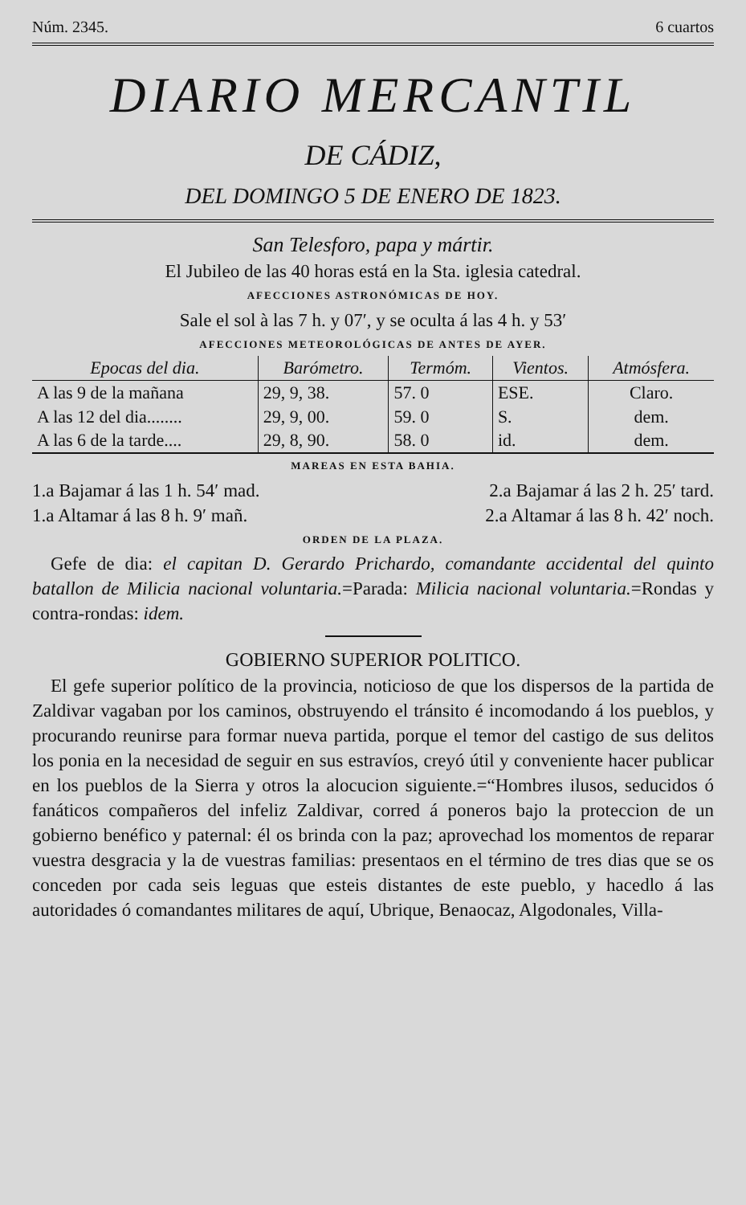Núm. 2345. 6 cuartos
DIARIO MERCANTIL
DE CÁDIZ,
DEL DOMINGO 5 DE ENERO DE 1823.
San Telesforo, papa y mártir.
El Jubileo de las 40 horas está en la Sta. iglesia catedral.
AFECCIONES ASTRONÓMICAS DE HOY.
Sale el sol à las 7 h. y 07′, y se oculta á las 4 h. y 53′
AFECCIONES METEOROLÓGICAS DE ANTES DE AYER.
| Epocas del dia. | Barómetro. | Termóm. | Vientos. | Atmósfera. |
| --- | --- | --- | --- | --- |
| A las 9 de la mañana | 29, 9, 38. | 57. 0 | ESE. | Claro. |
| A las 12 del dia........ | 29, 9, 00. | 59. 0 | S. | dem. |
| A las 6 de la tarde.... | 29, 8, 90. | 58. 0 | id. | dem. |
MAREAS EN ESTA BAHIA.
1.a Bajamar á las 1 h. 54′ mad. 2.a Bajamar á las 2 h. 25′ tard.
1.a Altamar á las 8 h. 9′ mañ. 2.a Altamar á las 8 h. 42′ noch.
ORDEN DE LA PLAZA.
 Gefe de dia: el capitan D. Gerardo Prichardo, comandante accidental del quinto batallon de Milicia nacional voluntaria.=Parada: Milicia nacional voluntaria.=Rondas y contra-rondas: idem.
GOBIERNO SUPERIOR POLITICO.
 El gefe superior político de la provincia, noticioso de que los dispersos de la partida de Zaldivar vagaban por los caminos, obstruyendo el tránsito é incomodando á los pueblos, y procurando reunirse para formar nueva partida, porque el temor del castigo de sus delitos los ponia en la necesidad de seguir en sus estravíos, creyó útil y conveniente hacer publicar en los pueblos de la Sierra y otros la alocucion siguiente.=“Hombres ilusos, seducidos ó fanáticos compañeros del infeliz Zaldivar, corred á poneros bajo la proteccion de un gobierno benéfico y paternal: él os brinda con la paz; aprovechad los momentos de reparar vuestra desgracia y la de vuestras familias: presentaos en el término de tres dias que se os conceden por cada seis leguas que esteis distantes de este pueblo, y hacedlo á las autoridades ó comandantes militares de aquí, Ubrique, Benaocaz, Algodonales, Villa-